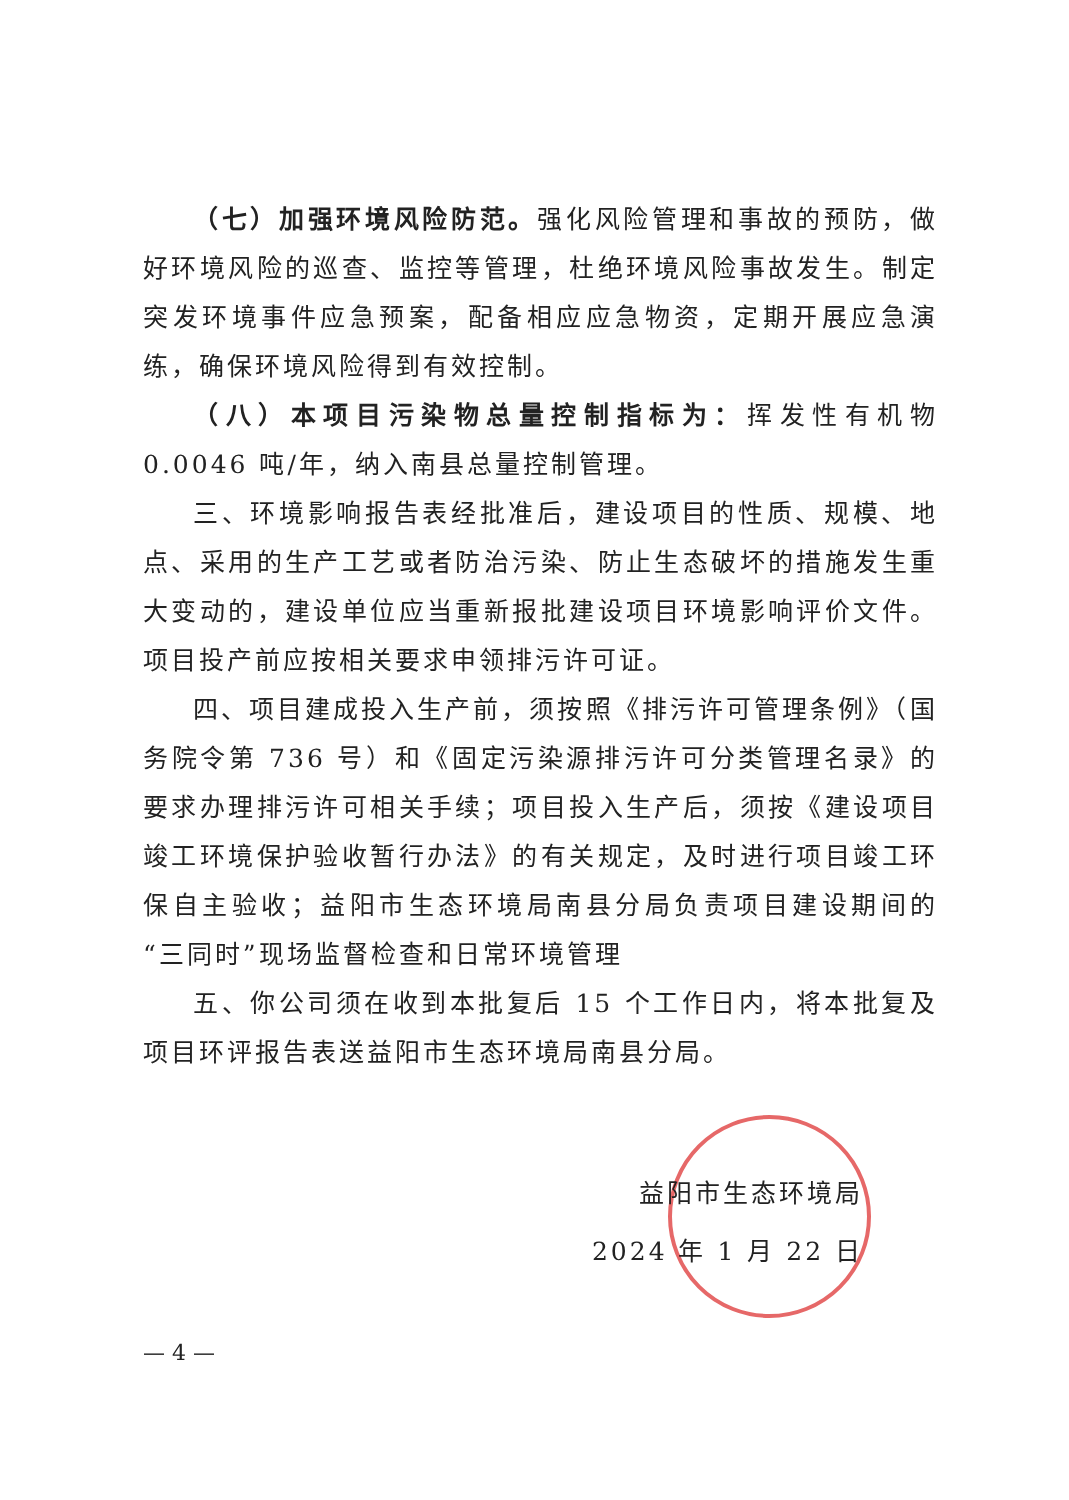（七）加强环境风险防范。强化风险管理和事故的预防，做好环境风险的巡查、监控等管理，杜绝环境风险事故发生。制定突发环境事件应急预案，配备相应应急物资，定期开展应急演练，确保环境风险得到有效控制。
（八）本项目污染物总量控制指标为：挥发性有机物 0.0046 吨/年，纳入南县总量控制管理。
三、环境影响报告表经批准后，建设项目的性质、规模、地点、采用的生产工艺或者防治污染、防止生态破坏的措施发生重大变动的，建设单位应当重新报批建设项目环境影响评价文件。项目投产前应按相关要求申领排污许可证。
四、项目建成投入生产前，须按照《排污许可管理条例》（国务院令第 736 号）和《固定污染源排污许可分类管理名录》的要求办理排污许可相关手续；项目投入生产后，须按《建设项目竣工环境保护验收暂行办法》的有关规定，及时进行项目竣工环保自主验收；益阳市生态环境局南县分局负责项目建设期间的“三同时”现场监督检查和日常环境管理
五、你公司须在收到本批复后 15 个工作日内，将本批复及项目环评报告表送益阳市生态环境局南县分局。
益阳市生态环境局
2024 年 1 月 22 日
— 4 —